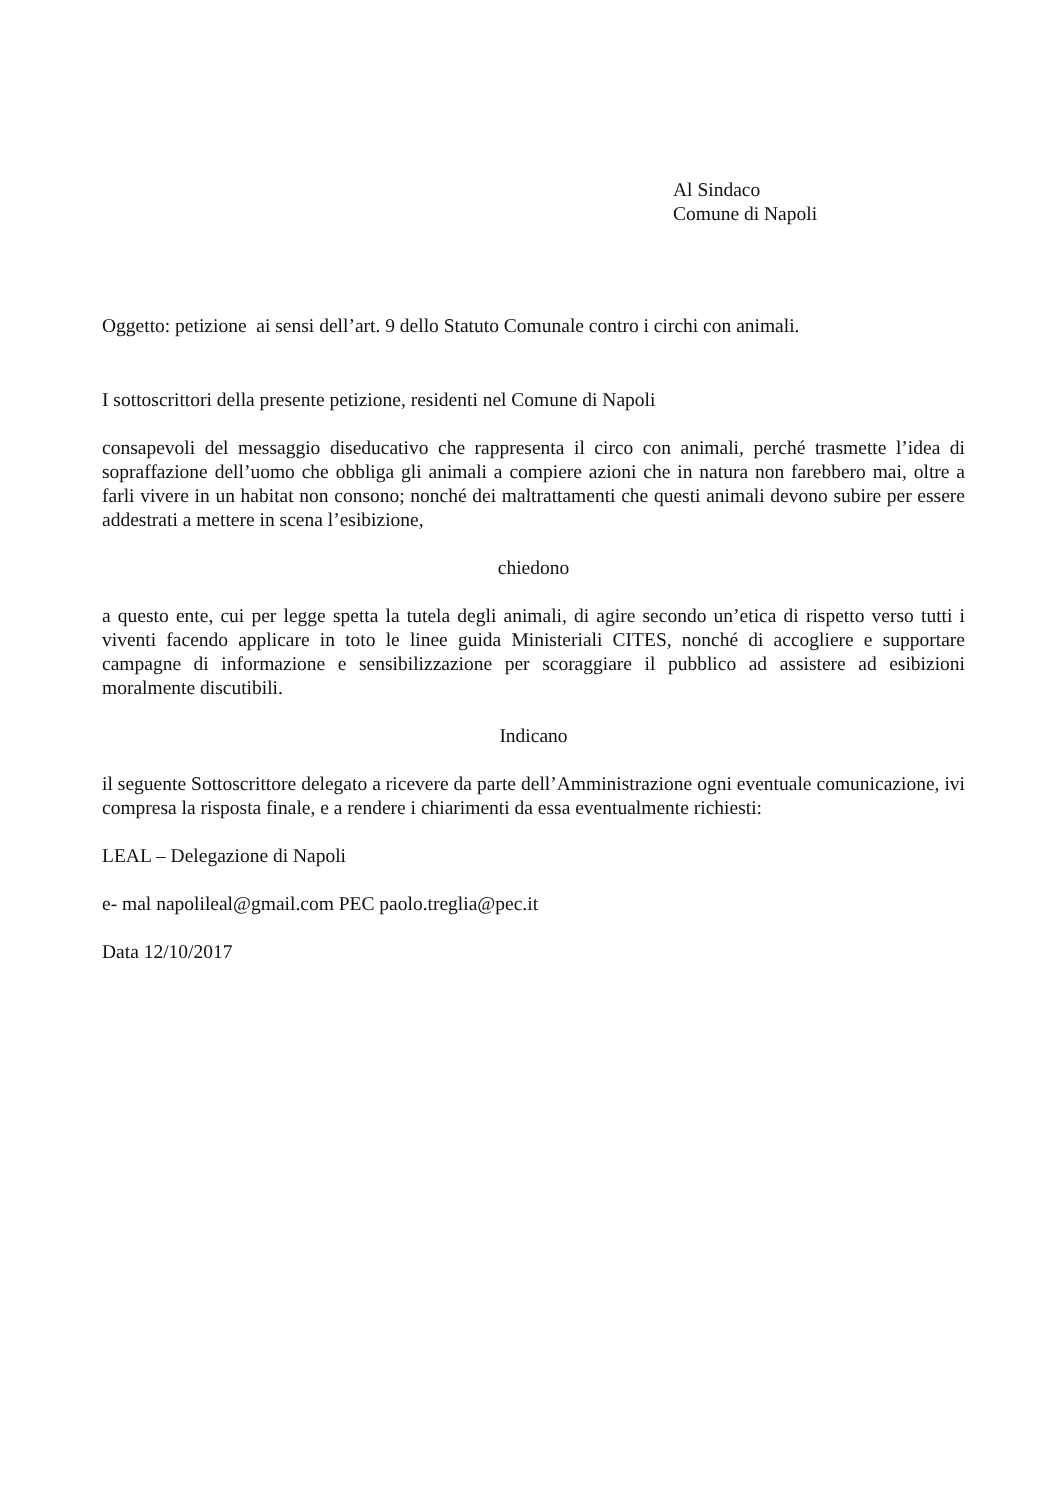Al Sindaco
Comune di Napoli
Oggetto: petizione ai sensi dell’art. 9 dello Statuto Comunale contro i circhi con animali.
I sottoscrittori della presente petizione, residenti nel Comune di Napoli
consapevoli del messaggio diseducativo che rappresenta il circo con animali, perché trasmette l’idea di sopraffazione dell’uomo che obbliga gli animali a compiere azioni che in natura non farebbero mai, oltre a farli vivere in un habitat non consono; nonché dei maltrattamenti che questi animali devono subire per essere addestrati a mettere in scena l’esibizione,
chiedono
a questo ente, cui per legge spetta la tutela degli animali, di agire secondo un’etica di rispetto verso tutti i viventi facendo applicare in toto le linee guida Ministeriali CITES, nonché di accogliere e supportare campagne di informazione e sensibilizzazione per scoraggiare il pubblico ad assistere ad esibizioni moralmente discutibili.
Indicano
il seguente Sottoscrittore delegato a ricevere da parte dell’Amministrazione ogni eventuale comunicazione, ivi compresa la risposta finale, e a rendere i chiarimenti da essa eventualmente richiesti:
LEAL – Delegazione di Napoli
e- mal napolileal@gmail.com PEC paolo.treglia@pec.it
Data 12/10/2017